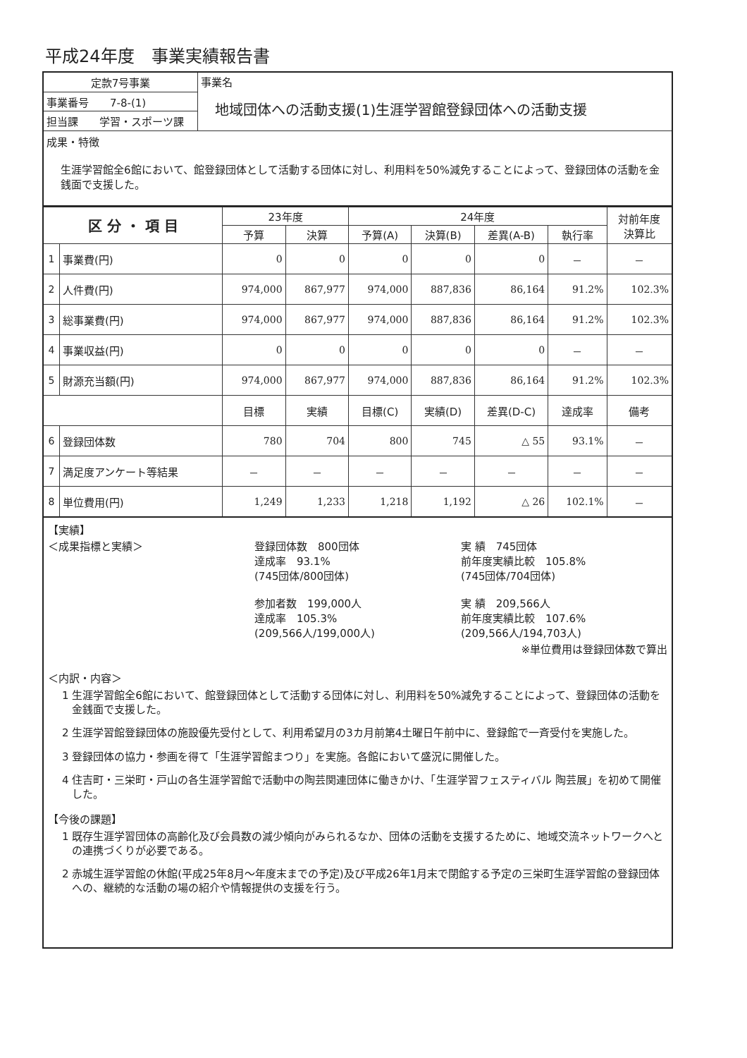平成24年度　事業実績報告書
| 定款7号事業 | 事業名 地域団体への活動支援(1)生涯学習館登録団体への活動支援 |
| 事業番号 7-8-(1) | |
| 担当課 学習・スポーツ課 | |
| 成果・特徴 生涯学習館全6館において、館登録団体として活動する団体に対し、利用料を50%減免することによって、登録団体の活動を金銭面で支援した。 | |
| 区 分 ・ 項 目 | | 23年度 | | 24年度 | | | | 対前年度 決算比 |
| --- | --- | --- | --- | --- | --- | --- | --- | --- |
| | | 予算 | 決算 | 予算(A) | 決算(B) | 差異(A-B) | 執行率 | |
| 1 | 事業費(円) | 0 | 0 | 0 | 0 | 0 | － | － |
| 2 | 人件費(円) | 974,000 | 867,977 | 974,000 | 887,836 | 86,164 | 91.2% | 102.3% |
| 3 | 総事業費(円) | 974,000 | 867,977 | 974,000 | 887,836 | 86,164 | 91.2% | 102.3% |
| 4 | 事業収益(円) | 0 | 0 | 0 | 0 | 0 | － | － |
| 5 | 財源充当額(円) | 974,000 | 867,977 | 974,000 | 887,836 | 86,164 | 91.2% | 102.3% |
| | | 目標 | 実績 | 目標(C) | 実績(D) | 差異(D-C) | 達成率 | 備考 |
| 6 | 登録団体数 | 780 | 704 | 800 | 745 | △ 55 | 93.1% | － |
| 7 | 満足度アンケート等結果 | － | － | － | － | － | － | － |
| 8 | 単位費用(円) | 1,249 | 1,233 | 1,218 | 1,192 | △ 26 | 102.1% | － |
【実績】
＜成果指標と実績＞ 登録団体数　800団体
達成率　93.1%
(745団体/800団体)
参加者数　199,000人
達成率　105.3%
(209,566人/199,000人)
実 績　745団体
前年度実績比較　105.8%
(745団体/704団体)
実 績　209,566人
前年度実績比較　107.6%
(209,566人/194,703人)
※単位費用は登録団体数で算出
＜内訳・内容＞
1 生涯学習館全6館において、館登録団体として活動する団体に対し、利用料を50%減免することによって、登録団体の活動を金銭面で支援した。
2 生涯学習館登録団体の施設優先受付として、利用希望月の3カ月前第4土曜日午前中に、登録館で一斉受付を実施した。
3 登録団体の協力・参画を得て「生涯学習館まつり」を実施。各館において盛況に開催した。
4 住吉町・三栄町・戸山の各生涯学習館で活動中の陶芸関連団体に働きかけ、「生涯学習フェスティバル 陶芸展」を初めて開催した。
【今後の課題】
1 既存生涯学習団体の高齢化及び会員数の減少傾向がみられるなか、団体の活動を支援するために、地域交流ネットワークへとの連携づくりが必要である。
2 赤城生涯学習館の休館(平成25年8月～年度末までの予定)及び平成26年1月末で閉館する予定の三栄町生涯学習館の登録団体への、継続的な活動の場の紹介や情報提供の支援を行う。